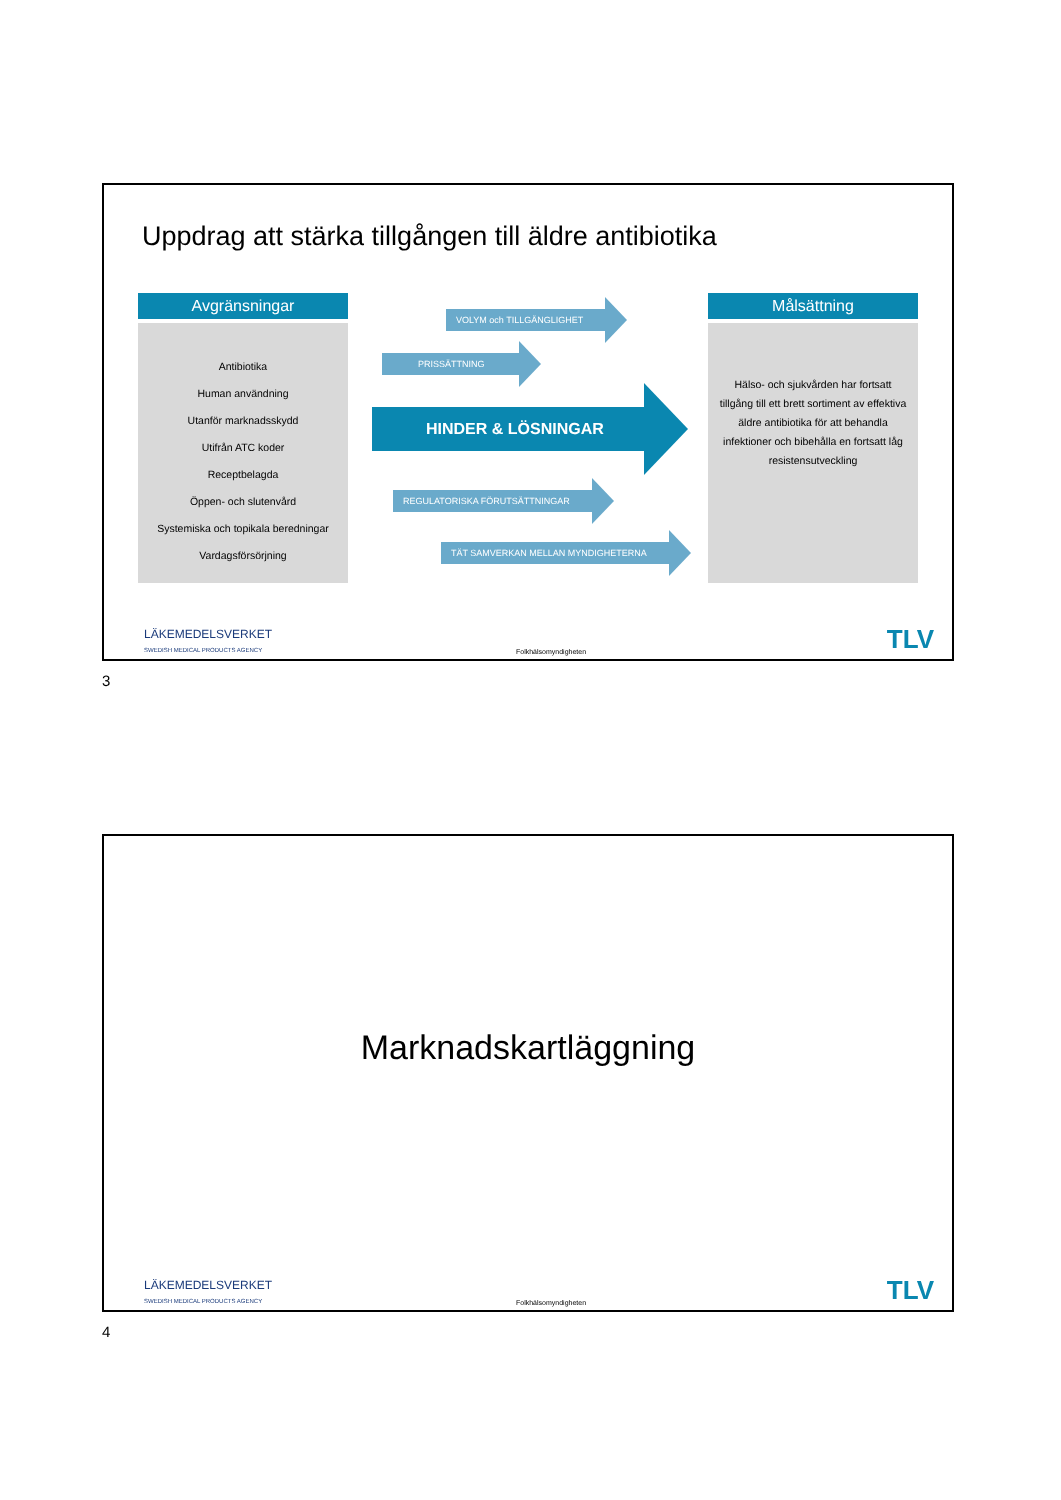Uppdrag att stärka tillgången till äldre antibiotika
Avgränsningar
Antibiotika
Human användning
Utanför marknadsskydd
Utifrån ATC koder
Receptbelagda
Öppen- och slutenvård
Systemiska och topikala beredningar
Vardagsförsörjning
VOLYM och TILLGÄNGLIGHET
PRISSÄTTNING
HINDER & LÖSNINGAR
REGULATORISKA FÖRUTSÄTTNINGAR
TÄT SAMVERKAN MELLAN MYNDIGHETERNA
Målsättning
Hälso- och sjukvården har fortsatt tillgång till ett brett sortiment av effektiva äldre antibiotika för att behandla infektioner och bibehålla en fortsatt låg resistensutveckling
LÄKEMEDELSVERKET
SWEDISH MEDICAL PRODUCTS AGENCY
Folkhälsomyndigheten TLV
3
Marknadskartläggning
LÄKEMEDELSVERKET
SWEDISH MEDICAL PRODUCTS AGENCY
Folkhälsomyndigheten TLV
4